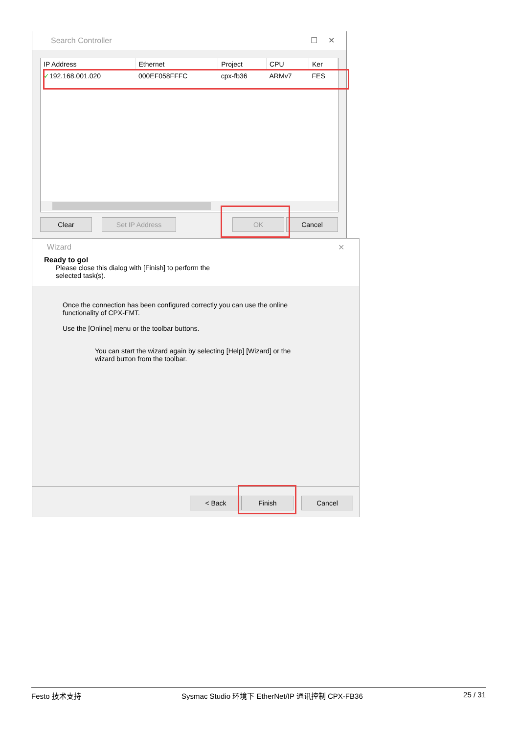Search Controller ☐ ✕
| IP Address | Ethernet | Project | CPU | Ker |
| --- | --- | --- | --- | --- |
| ✓ 192.168.001.020 | 000EF058FFFC | cpx-fb36 | ARMv7 | FES |
Clear Set IP Address OK Cancel
Wizard ✕
Ready to go!
Please close this dialog with [Finish] to perform the selected task(s).
Once the connection has been configured correctly you can use the online functionality of CPX-FMT.
Use the [Online] menu or the toolbar buttons.
You can start the wizard again by selecting [Help] [Wizard] or the wizard button from the toolbar.
< Back Finish Cancel
Festo 技术支持 Sysmac Studio 环境下 EtherNet/IP 通讯控制 CPX-FB36 25 / 31